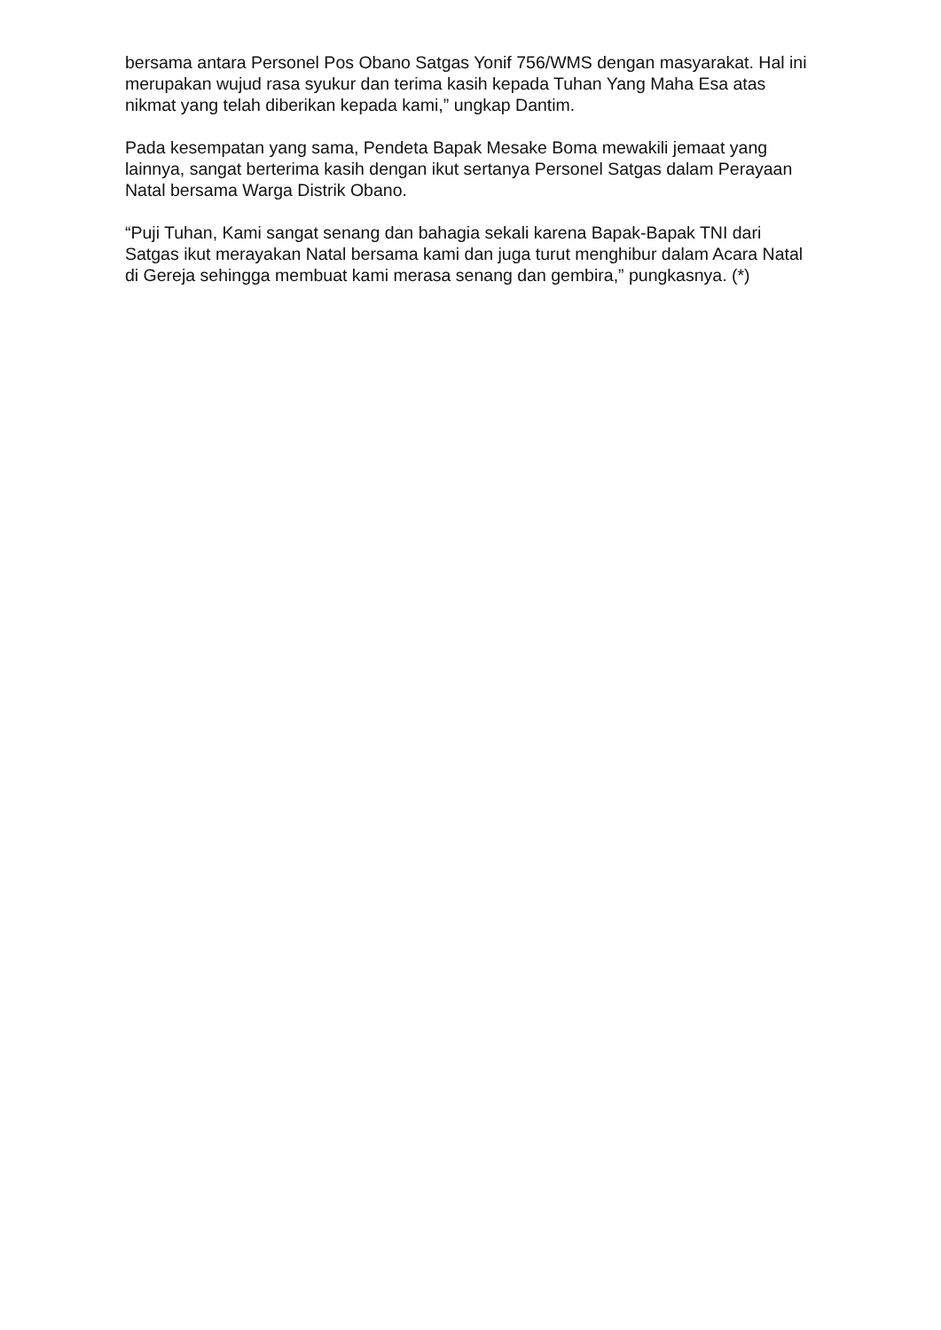bersama antara Personel Pos Obano Satgas Yonif 756/WMS dengan masyarakat. Hal ini merupakan wujud rasa syukur dan terima kasih kepada Tuhan Yang Maha Esa atas nikmat yang telah diberikan kepada kami,” ungkap Dantim.
Pada kesempatan yang sama, Pendeta Bapak Mesake Boma mewakili jemaat yang lainnya, sangat berterima kasih dengan ikut sertanya Personel Satgas dalam Perayaan Natal bersama Warga Distrik Obano.
“Puji Tuhan, Kami sangat senang dan bahagia sekali karena Bapak-Bapak TNI dari Satgas ikut merayakan Natal bersama kami dan juga turut menghibur dalam Acara Natal di Gereja sehingga membuat kami merasa senang dan gembira,” pungkasnya. (*)